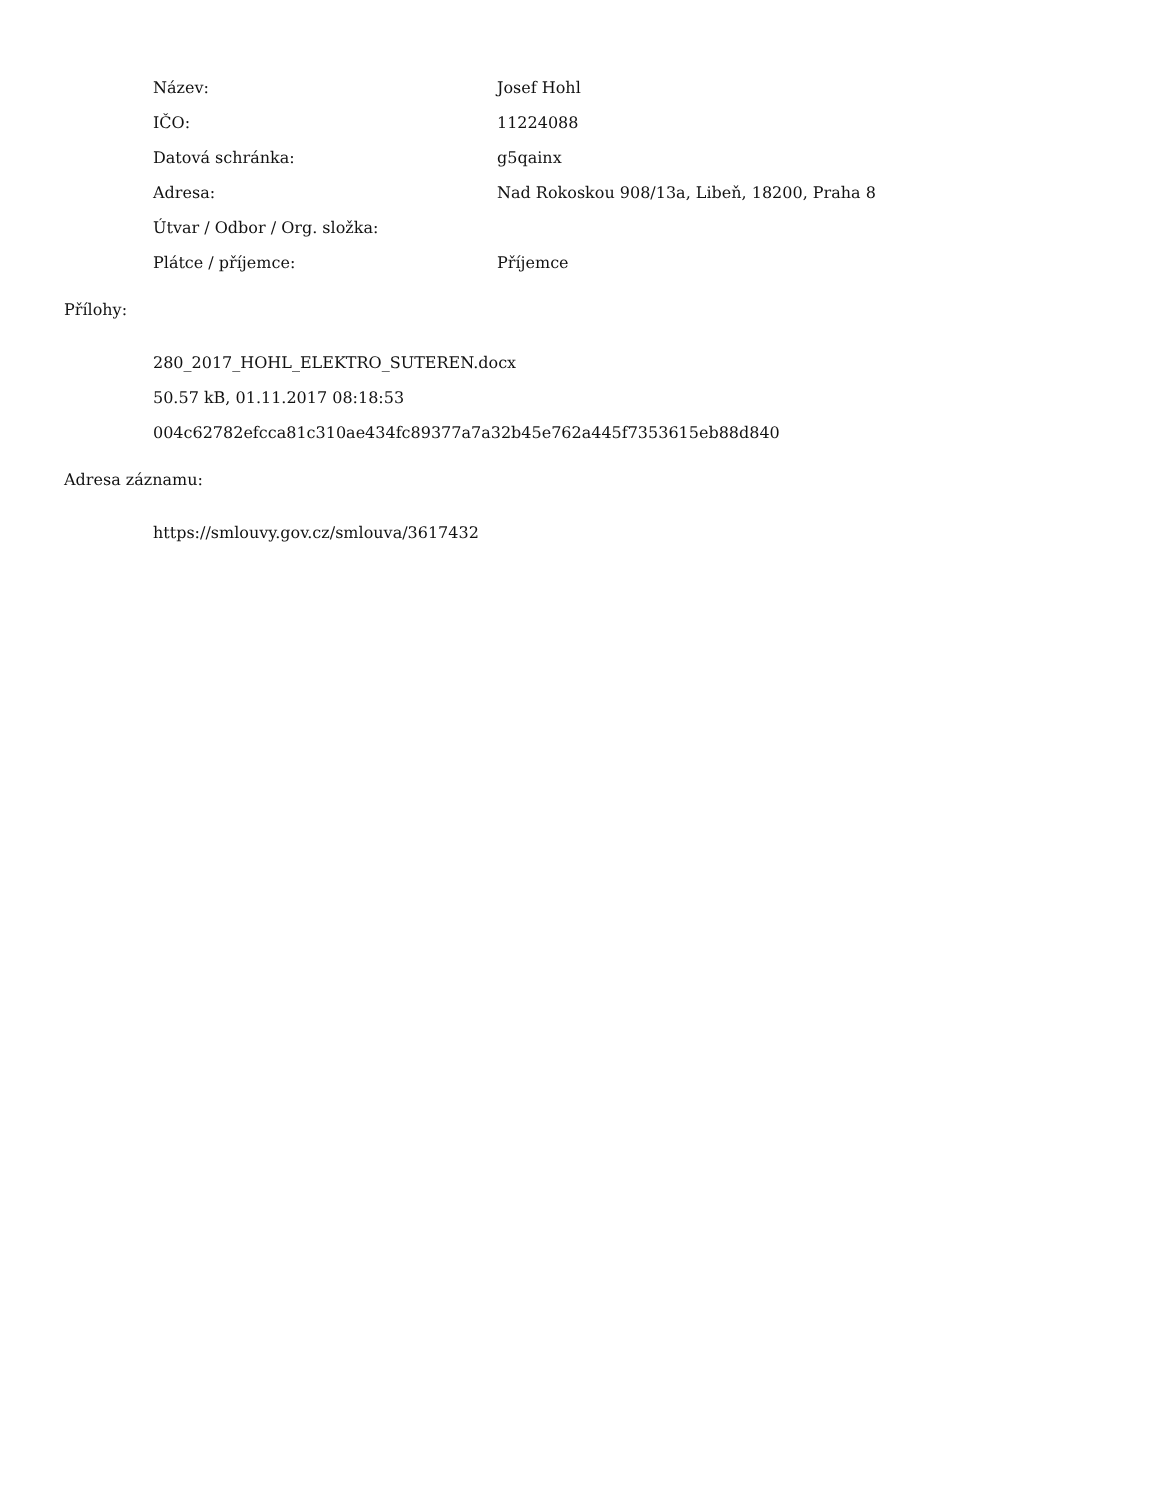| Název: | Josef Hohl |
| IČO: | 11224088 |
| Datová schránka: | g5qainx |
| Adresa: | Nad Rokoskou 908/13a, Libeň, 18200, Praha 8 |
| Útvar / Odbor / Org. složka: | |
| Plátce / příjemce: | Příjemce |
Přílohy:
280_2017_HOHL_ELEKTRO_SUTEREN.docx
50.57 kB, 01.11.2017 08:18:53
004c62782efcca81c310ae434fc89377a7a32b45e762a445f7353615eb88d840
Adresa záznamu:
https://smlouvy.gov.cz/smlouva/3617432